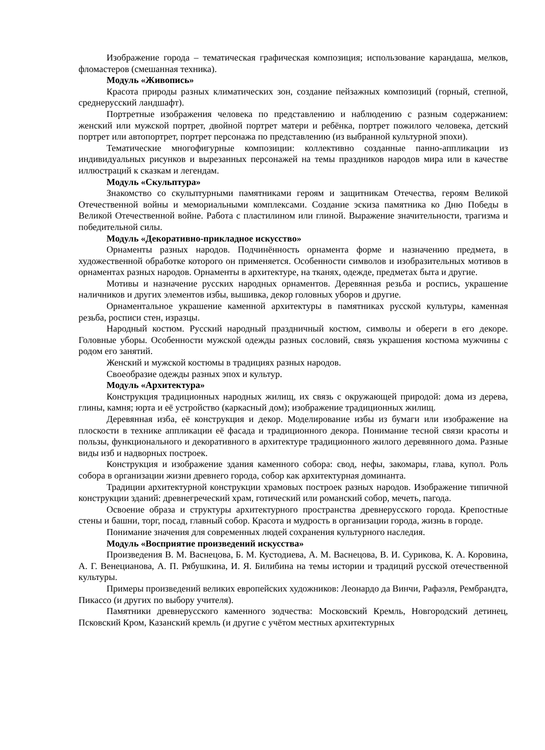Изображение города – тематическая графическая композиция; использование карандаша, мелков, фломастеров (смешанная техника).
Модуль «Живопись»
Красота природы разных климатических зон, создание пейзажных композиций (горный, степной, среднерусский ландшафт).
Портретные изображения человека по представлению и наблюдению с разным содержанием: женский или мужской портрет, двойной портрет матери и ребёнка, портрет пожилого человека, детский портрет или автопортрет, портрет персонажа по представлению (из выбранной культурной эпохи).
Тематические многофигурные композиции: коллективно созданные панно-аппликации из индивидуальных рисунков и вырезанных персонажей на темы праздников народов мира или в качестве иллюстраций к сказкам и легендам.
Модуль «Скульптура»
Знакомство со скульптурными памятниками героям и защитникам Отечества, героям Великой Отечественной войны и мемориальными комплексами. Создание эскиза памятника ко Дню Победы в Великой Отечественной войне. Работа с пластилином или глиной. Выражение значительности, трагизма и победительной силы.
Модуль «Декоративно-прикладное искусство»
Орнаменты разных народов. Подчинённость орнамента форме и назначению предмета, в художественной обработке которого он применяется. Особенности символов и изобразительных мотивов в орнаментах разных народов. Орнаменты в архитектуре, на тканях, одежде, предметах быта и другие.
Мотивы и назначение русских народных орнаментов. Деревянная резьба и роспись, украшение наличников и других элементов избы, вышивка, декор головных уборов и другие.
Орнаментальное украшение каменной архитектуры в памятниках русской культуры, каменная резьба, росписи стен, изразцы.
Народный костюм. Русский народный праздничный костюм, символы и обереги в его декоре. Головные уборы. Особенности мужской одежды разных сословий, связь украшения костюма мужчины с родом его занятий.
Женский и мужской костюмы в традициях разных народов.
Своеобразие одежды разных эпох и культур.
Модуль «Архитектура»
Конструкция традиционных народных жилищ, их связь с окружающей природой: дома из дерева, глины, камня; юрта и её устройство (каркасный дом); изображение традиционных жилищ.
Деревянная изба, её конструкция и декор. Моделирование избы из бумаги или изображение на плоскости в технике аппликации её фасада и традиционного декора. Понимание тесной связи красоты и пользы, функционального и декоративного в архитектуре традиционного жилого деревянного дома. Разные виды изб и надворных построек.
Конструкция и изображение здания каменного собора: свод, нефы, закомары, глава, купол. Роль собора в организации жизни древнего города, собор как архитектурная доминанта.
Традиции архитектурной конструкции храмовых построек разных народов. Изображение типичной конструкции зданий: древнегреческий храм, готический или романский собор, мечеть, пагода.
Освоение образа и структуры архитектурного пространства древнерусского города. Крепостные стены и башни, торг, посад, главный собор. Красота и мудрость в организации города, жизнь в городе.
Понимание значения для современных людей сохранения культурного наследия.
Модуль «Восприятие произведений искусства»
Произведения В. М. Васнецова, Б. М. Кустодиева, А. М. Васнецова, В. И. Сурикова, К. А. Коровина, А. Г. Венецианова, А. П. Рябушкина, И. Я. Билибина на темы истории и традиций русской отечественной культуры.
Примеры произведений великих европейских художников: Леонардо да Винчи, Рафаэля, Рембрандта, Пикассо (и других по выбору учителя).
Памятники древнерусского каменного зодчества: Московский Кремль, Новгородский детинец, Псковский Кром, Казанский кремль (и другие с учётом местных архитектурных